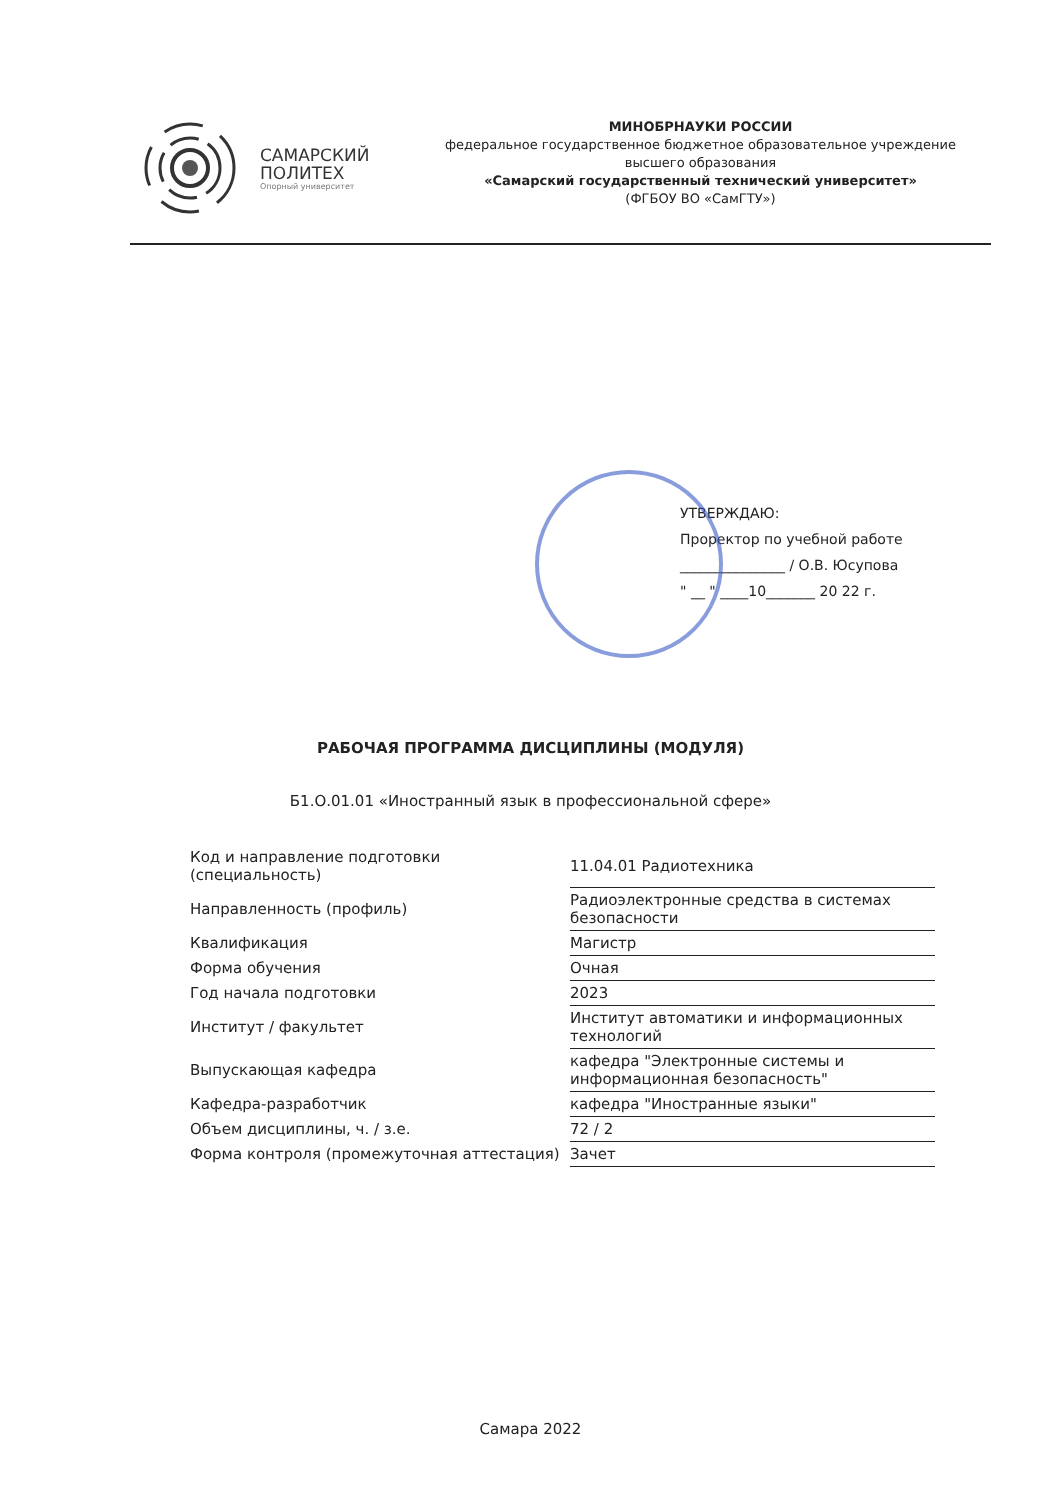САМАРСКИЙ
ПОЛИТЕХ
Опорный университет
МИНОБРНАУКИ РОССИИ
федеральное государственное бюджетное образовательное учреждение
высшего образования
«Самарский государственный технический университет»
(ФГБОУ ВО «СамГТУ»)
УТВЕРЖДАЮ:
Проректор по учебной работе
_______________ / О.В. Юсупова
" __ " ____10_______ 20 22 г.
РАБОЧАЯ ПРОГРАММА ДИСЦИПЛИНЫ (МОДУЛЯ)
Б1.О.01.01 «Иностранный язык в профессиональной сфере»
| Код и направление подготовки (специальность) | 11.04.01 Радиотехника |
| Направленность (профиль) | Радиоэлектронные средства в системах безопасности |
| Квалификация | Магистр |
| Форма обучения | Очная |
| Год начала подготовки | 2023 |
| Институт / факультет | Институт автоматики и информационных технологий |
| Выпускающая кафедра | кафедра "Электронные системы и информационная безопасность" |
| Кафедра-разработчик | кафедра "Иностранные языки" |
| Объем дисциплины, ч. / з.е. | 72 / 2 |
| Форма контроля (промежуточная аттестация) | Зачет |
Самара 2022